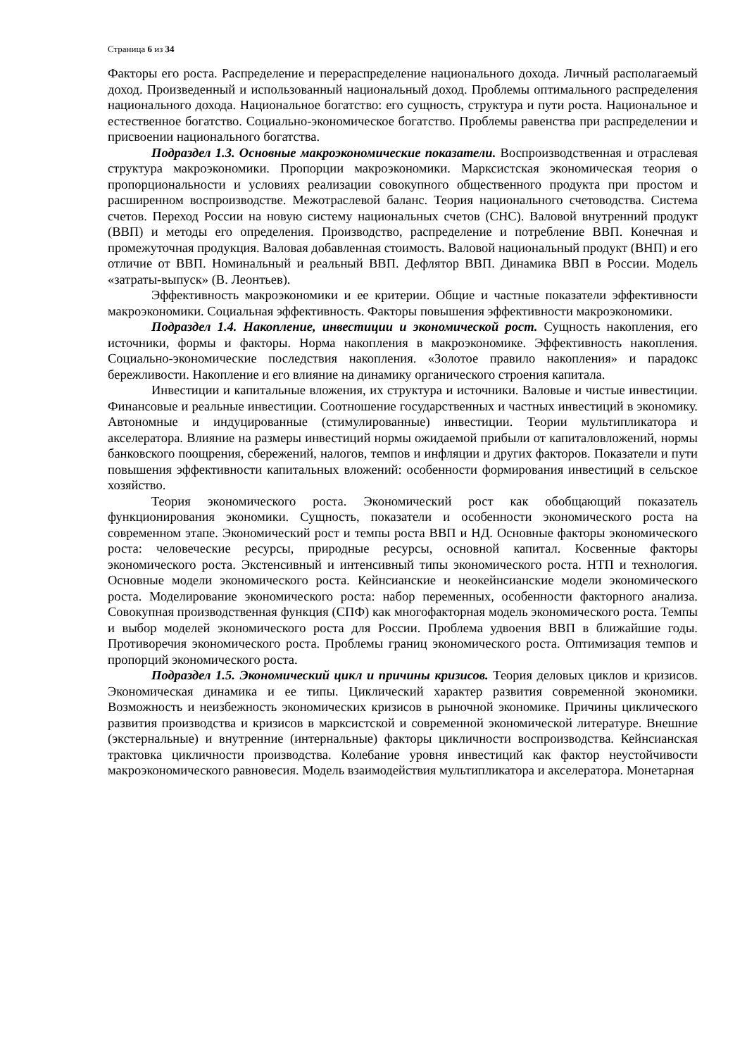Страница 6 из 34
Факторы его роста. Распределение и перераспределение национального дохода. Личный располагаемый доход. Произведенный и использованный национальный доход. Проблемы оптимального распределения национального дохода. Национальное богатство: его сущность, структура и пути роста. Национальное и естественное богатство. Социально-экономическое богатство. Проблемы равенства при распределении и присвоении национального богатства.
Подраздел 1.3. Основные макроэкономические показатели. Воспроизводственная и отраслевая структура макроэкономики. Пропорции макроэкономики. Марксистская экономическая теория о пропорциональности и условиях реализации совокупного общественного продукта при простом и расширенном воспроизводстве. Межотраслевой баланс. Теория национального счетоводства. Система счетов. Переход России на новую систему национальных счетов (СНС). Валовой внутренний продукт (ВВП) и методы его определения. Производство, распределение и потребление ВВП. Конечная и промежуточная продукция. Валовая добавленная стоимость. Валовой национальный продукт (ВНП) и его отличие от ВВП. Номинальный и реальный ВВП. Дефлятор ВВП. Динамика ВВП в России. Модель «затраты-выпуск» (В. Леонтьев).
Эффективность макроэкономики и ее критерии. Общие и частные показатели эффективности макроэкономики. Социальная эффективность. Факторы повышения эффективности макроэкономики.
Подраздел 1.4. Накопление, инвестиции и экономической рост. Сущность накопления, его источники, формы и факторы. Норма накопления в макроэкономике. Эффективность накопления. Социально-экономические последствия накопления. «Золотое правило накопления» и парадокс бережливости. Накопление и его влияние на динамику органического строения капитала.
Инвестиции и капитальные вложения, их структура и источники. Валовые и чистые инвестиции. Финансовые и реальные инвестиции. Соотношение государственных и частных инвестиций в экономику. Автономные и индуцированные (стимулированные) инвестиции. Теории мультипликатора и акселератора. Влияние на размеры инвестиций нормы ожидаемой прибыли от капиталовложений, нормы банковского поощрения, сбережений, налогов, темпов и инфляции и других факторов. Показатели и пути повышения эффективности капитальных вложений: особенности формирования инвестиций в сельское хозяйство.
Теория экономического роста. Экономический рост как обобщающий показатель функционирования экономики. Сущность, показатели и особенности экономического роста на современном этапе. Экономический рост и темпы роста ВВП и НД. Основные факторы экономического роста: человеческие ресурсы, природные ресурсы, основной капитал. Косвенные факторы экономического роста. Экстенсивный и интенсивный типы экономического роста. НТП и технология. Основные модели экономического роста. Кейнсианские и неокейнсианские модели экономического роста. Моделирование экономического роста: набор переменных, особенности факторного анализа. Совокупная производственная функция (СПФ) как многофакторная модель экономического роста. Темпы и выбор моделей экономического роста для России. Проблема удвоения ВВП в ближайшие годы. Противоречия экономического роста. Проблемы границ экономического роста. Оптимизация темпов и пропорций экономического роста.
Подраздел 1.5. Экономический цикл и причины кризисов. Теория деловых циклов и кризисов. Экономическая динамика и ее типы. Циклический характер развития современной экономики. Возможность и неизбежность экономических кризисов в рыночной экономике. Причины циклического развития производства и кризисов в марксистской и современной экономической литературе. Внешние (экстернальные) и внутренние (интернальные) факторы цикличности воспроизводства. Кейнсианская трактовка цикличности производства. Колебание уровня инвестиций как фактор неустойчивости макроэкономического равновесия. Модель взаимодействия мультипликатора и акселератора. Монетарная